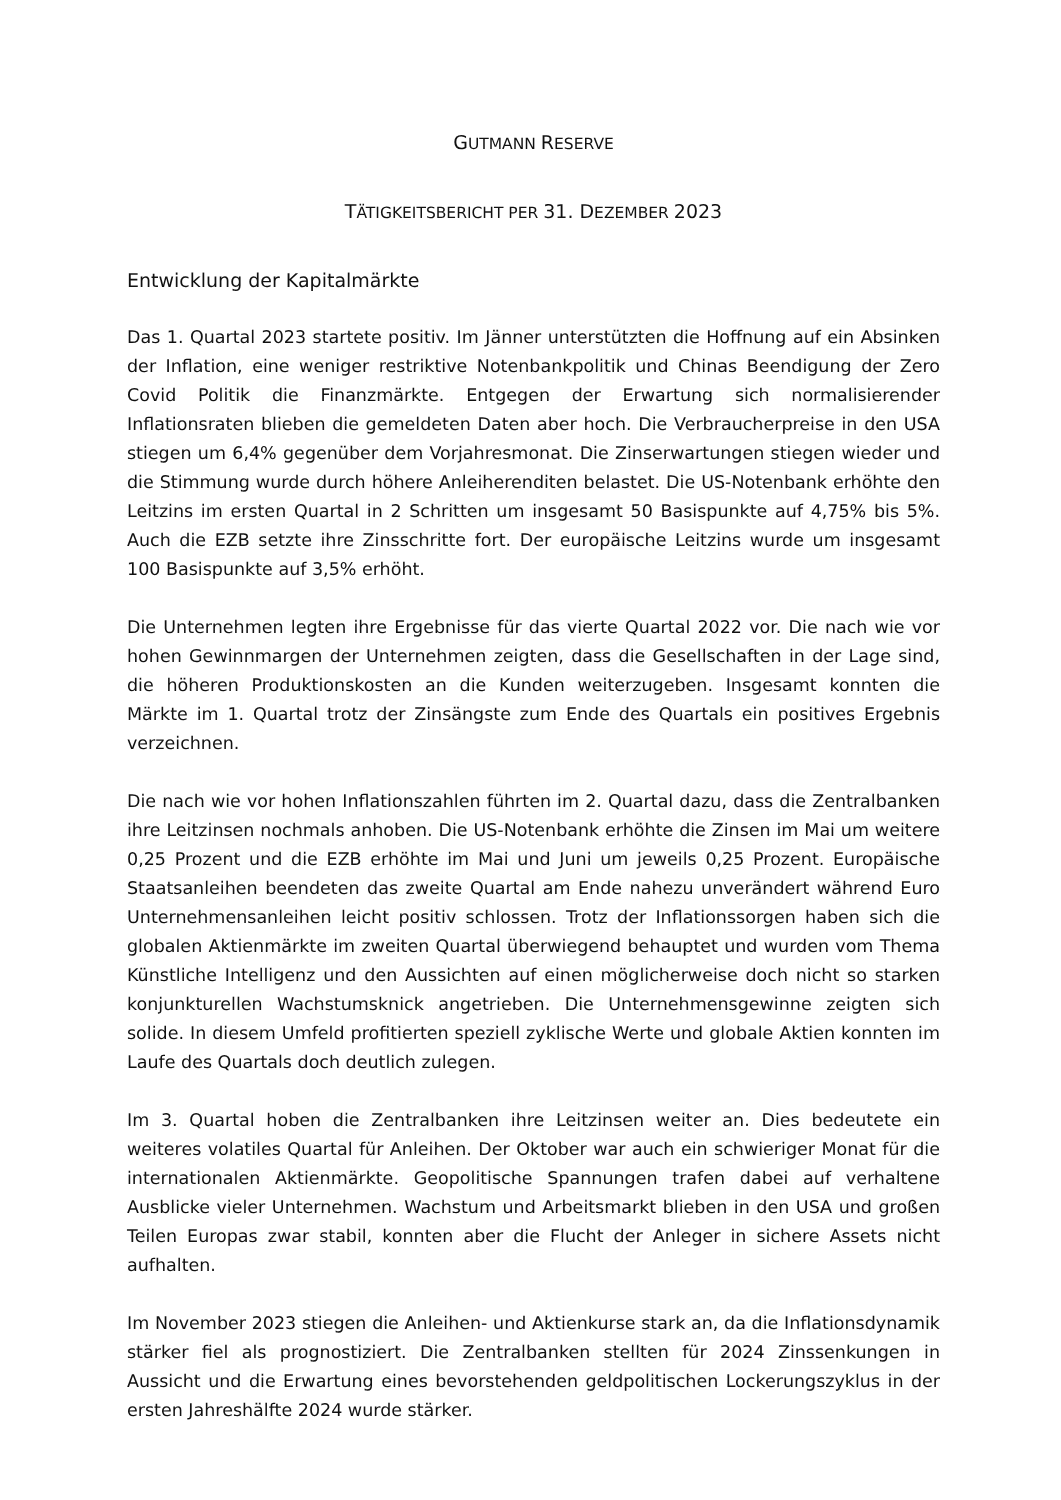GUTMANN RESERVE
TÄTIGKEITSBERICHT PER 31. DEZEMBER 2023
Entwicklung der Kapitalmärkte
Das 1. Quartal 2023 startete positiv. Im Jänner unterstützten die Hoffnung auf ein Absinken der Inflation, eine weniger restriktive Notenbankpolitik und Chinas Beendigung der Zero Covid Politik die Finanzmärkte. Entgegen der Erwartung sich normalisierender Inflationsraten blieben die gemeldeten Daten aber hoch. Die Verbraucherpreise in den USA stiegen um 6,4% gegenüber dem Vorjahresmonat. Die Zinserwartungen stiegen wieder und die Stimmung wurde durch höhere Anleiherenditen belastet. Die US-Notenbank erhöhte den Leitzins im ersten Quartal in 2 Schritten um insgesamt 50 Basispunkte auf 4,75% bis 5%. Auch die EZB setzte ihre Zinsschritte fort. Der europäische Leitzins wurde um insgesamt 100 Basispunkte auf 3,5% erhöht.
Die Unternehmen legten ihre Ergebnisse für das vierte Quartal 2022 vor. Die nach wie vor hohen Gewinnmargen der Unternehmen zeigten, dass die Gesellschaften in der Lage sind, die höheren Produktionskosten an die Kunden weiterzugeben. Insgesamt konnten die Märkte im 1. Quartal trotz der Zinsängste zum Ende des Quartals ein positives Ergebnis verzeichnen.
Die nach wie vor hohen Inflationszahlen führten im 2. Quartal dazu, dass die Zentralbanken ihre Leitzinsen nochmals anhoben. Die US-Notenbank erhöhte die Zinsen im Mai um weitere 0,25 Prozent und die EZB erhöhte im Mai und Juni um jeweils 0,25 Prozent. Europäische Staatsanleihen beendeten das zweite Quartal am Ende nahezu unverändert während Euro Unternehmensanleihen leicht positiv schlossen. Trotz der Inflationssorgen haben sich die globalen Aktienmärkte im zweiten Quartal überwiegend behauptet und wurden vom Thema Künstliche Intelligenz und den Aussichten auf einen möglicherweise doch nicht so starken konjunkturellen Wachstumsknick angetrieben. Die Unternehmensgewinne zeigten sich solide. In diesem Umfeld profitierten speziell zyklische Werte und globale Aktien konnten im Laufe des Quartals doch deutlich zulegen.
Im 3. Quartal hoben die Zentralbanken ihre Leitzinsen weiter an. Dies bedeutete ein weiteres volatiles Quartal für Anleihen. Der Oktober war auch ein schwieriger Monat für die internationalen Aktienmärkte. Geopolitische Spannungen trafen dabei auf verhaltene Ausblicke vieler Unternehmen. Wachstum und Arbeitsmarkt blieben in den USA und großen Teilen Europas zwar stabil, konnten aber die Flucht der Anleger in sichere Assets nicht aufhalten.
Im November 2023 stiegen die Anleihen- und Aktienkurse stark an, da die Inflationsdynamik stärker fiel als prognostiziert. Die Zentralbanken stellten für 2024 Zinssenkungen in Aussicht und die Erwartung eines bevorstehenden geldpolitischen Lockerungszyklus in der ersten Jahreshälfte 2024 wurde stärker.